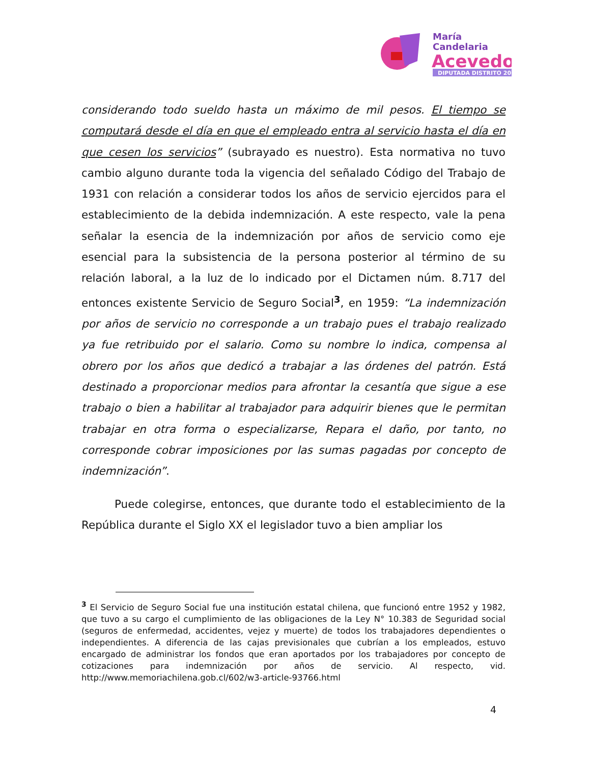María
Candelaria
Acevedo
DIPUTADA DISTRITO 20
considerando todo sueldo hasta un máximo de mil pesos. El tiempo se computará desde el día en que el empleado entra al servicio hasta el día en que cesen los servicios” (subrayado es nuestro). Esta normativa no tuvo cambio alguno durante toda la vigencia del señalado Código del Trabajo de 1931 con relación a considerar todos los años de servicio ejercidos para el establecimiento de la debida indemnización. A este respecto, vale la pena señalar la esencia de la indemnización por años de servicio como eje esencial para la subsistencia de la persona posterior al término de su relación laboral, a la luz de lo indicado por el Dictamen núm. 8.717 del entonces existente Servicio de Seguro Social<sup>3</sup>, en 1959: “La indemnización por años de servicio no corresponde a un trabajo pues el trabajo realizado ya fue retribuido por el salario. Como su nombre lo indica, compensa al obrero por los años que dedicó a trabajar a las órdenes del patrón. Está destinado a proporcionar medios para afrontar la cesantía que sigue a ese trabajo o bien a habilitar al trabajador para adquirir bienes que le permitan trabajar en otra forma o especializarse, Repara el daño, por tanto, no corresponde cobrar imposiciones por las sumas pagadas por concepto de indemnización”.
Puede colegirse, entonces, que durante todo el establecimiento de la República durante el Siglo XX el legislador tuvo a bien ampliar los
<sup>3</sup> El Servicio de Seguro Social fue una institución estatal chilena, que funcionó entre 1952 y 1982, que tuvo a su cargo el cumplimiento de las obligaciones de la Ley N° 10.383 de Seguridad social (seguros de enfermedad, accidentes, vejez y muerte) de todos los trabajadores dependientes o independientes. A diferencia de las cajas previsionales que cubrían a los empleados, estuvo encargado de administrar los fondos que eran aportados por los trabajadores por concepto de cotizaciones para indemnización por años de servicio. Al respecto, vid. http://www.memoriachilena.gob.cl/602/w3-article-93766.html
4